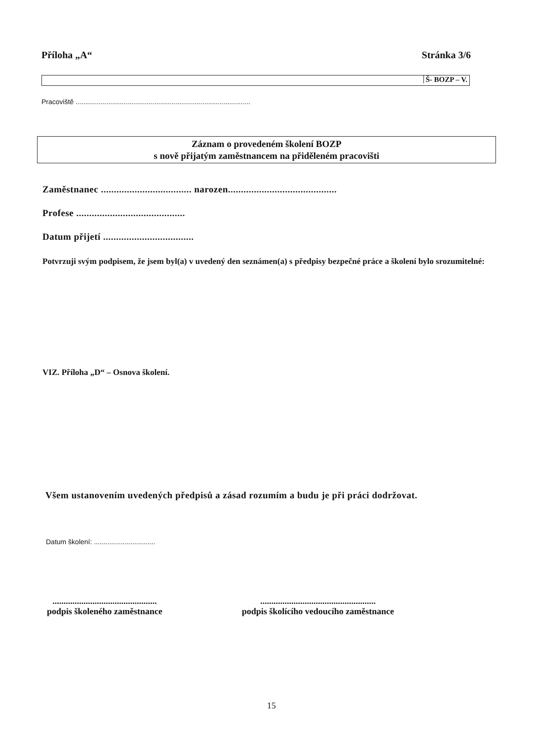Příloha „A“Stránka 3/6
Š- BOZP – V.
Pracoviště ...........................................................................................
Záznam o provedeném školení BOZP
s nově přijatým zaměstnancem na přiděleném pracovišti
Zaměstnanec ................................... narozen..........................................
Profese ..........................................
Datum přijetí ...................................
Potvrzuji svým podpisem, že jsem byl(a) v uvedený den seznámen(a) s předpisy bezpečné práce a školení bylo srozumitelné:
VIZ. Příloha „D“ – Osnova školení.
Všem ustanovením uvedených předpisů a zásad rozumím a budu je při práci dodržovat.
Datum školení: ................................
...............................................
podpis školeného zaměstnance
....................................................
podpis školícího vedoucího zaměstnance
15